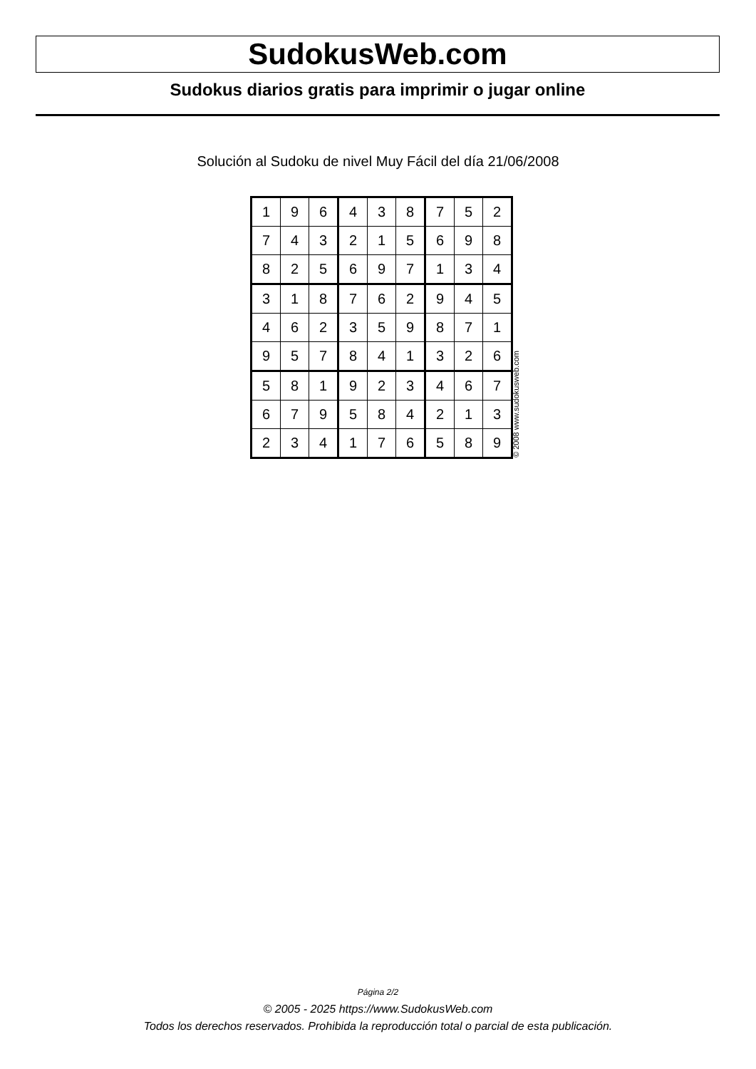SudokusWeb.com
Sudokus diarios gratis para imprimir o jugar online
Solución al Sudoku de nivel Muy Fácil del día 21/06/2008
| 1 | 9 | 6 | 4 | 3 | 8 | 7 | 5 | 2 |
| 7 | 4 | 3 | 2 | 1 | 5 | 6 | 9 | 8 |
| 8 | 2 | 5 | 6 | 9 | 7 | 1 | 3 | 4 |
| 3 | 1 | 8 | 7 | 6 | 2 | 9 | 4 | 5 |
| 4 | 6 | 2 | 3 | 5 | 9 | 8 | 7 | 1 |
| 9 | 5 | 7 | 8 | 4 | 1 | 3 | 2 | 6 |
| 5 | 8 | 1 | 9 | 2 | 3 | 4 | 6 | 7 |
| 6 | 7 | 9 | 5 | 8 | 4 | 2 | 1 | 3 |
| 2 | 3 | 4 | 1 | 7 | 6 | 5 | 8 | 9 |
© 2008 www.sudokusweb.com
Página 2/2
© 2005 - 2025 https://www.SudokusWeb.com
Todos los derechos reservados. Prohibida la reproducción total o parcial de esta publicación.